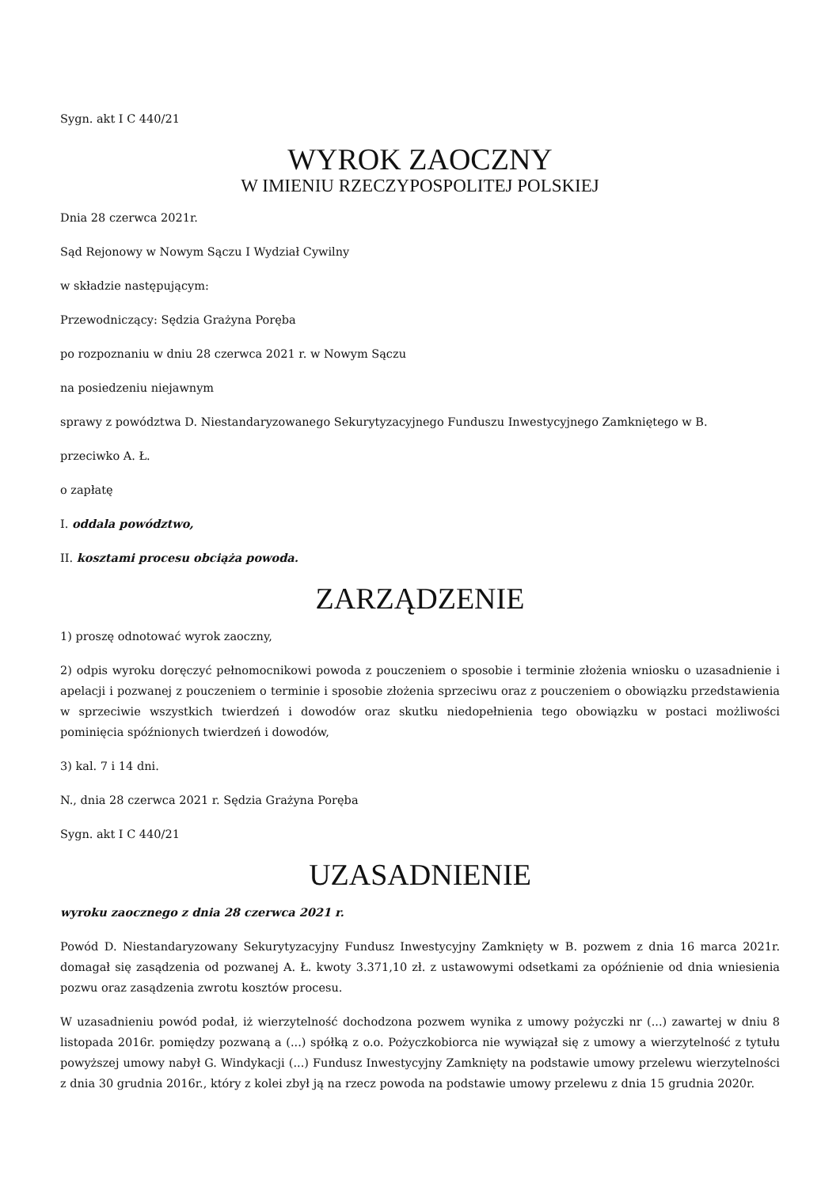Sygn. akt I C 440/21
WYROK ZAOCZNY
W IMIENIU RZECZYPOSPOLITEJ POLSKIEJ
Dnia 28 czerwca 2021r.
Sąd Rejonowy w Nowym Sączu I Wydział Cywilny
w składzie następującym:
Przewodniczący: Sędzia Grażyna Poręba
po rozpoznaniu w dniu 28 czerwca 2021 r. w Nowym Sączu
na posiedzeniu niejawnym
sprawy z powództwa D. Niestandaryzowanego Sekurytyzacyjnego Funduszu Inwestycyjnego Zamkniętego w B.
przeciwko A. Ł.
o zapłatę
I. oddala powództwo,
II. kosztami procesu obciąża powoda.
ZARZĄDZENIE
1) proszę odnotować wyrok zaoczny,
2) odpis wyroku doręczyć pełnomocnikowi powoda z pouczeniem o sposobie i terminie złożenia wniosku o uzasadnienie i apelacji i pozwanej z pouczeniem o terminie i sposobie złożenia sprzeciwu oraz z pouczeniem o obowiązku przedstawienia w sprzeciwie wszystkich twierdzeń i dowodów oraz skutku niedopełnienia tego obowiązku w postaci możliwości pominięcia spóźnionych twierdzeń i dowodów,
3) kal. 7 i 14 dni.
N., dnia 28 czerwca 2021 r. Sędzia Grażyna Poręba
Sygn. akt I C 440/21
UZASADNIENIE
wyroku zaocznego z dnia 28 czerwca 2021 r.
Powód D. Niestandaryzowany Sekurytyzacyjny Fundusz Inwestycyjny Zamknięty w B. pozwem z dnia 16 marca 2021r. domagał się zasądzenia od pozwanej A. Ł. kwoty 3.371,10 zł. z ustawowymi odsetkami za opóźnienie od dnia wniesienia pozwu oraz zasądzenia zwrotu kosztów procesu.
W uzasadnieniu powód podał, iż wierzytelność dochodzona pozwem wynika z umowy pożyczki nr (...) zawartej w dniu 8 listopada 2016r. pomiędzy pozwaną a (...) spółką z o.o. Pożyczkobiorca nie wywiązał się z umowy a wierzytelność z tytułu powyższej umowy nabył G. Windykacji (...) Fundusz Inwestycyjny Zamknięty na podstawie umowy przelewu wierzytelności z dnia 30 grudnia 2016r., który z kolei zbył ją na rzecz powoda na podstawie umowy przelewu z dnia 15 grudnia 2020r.